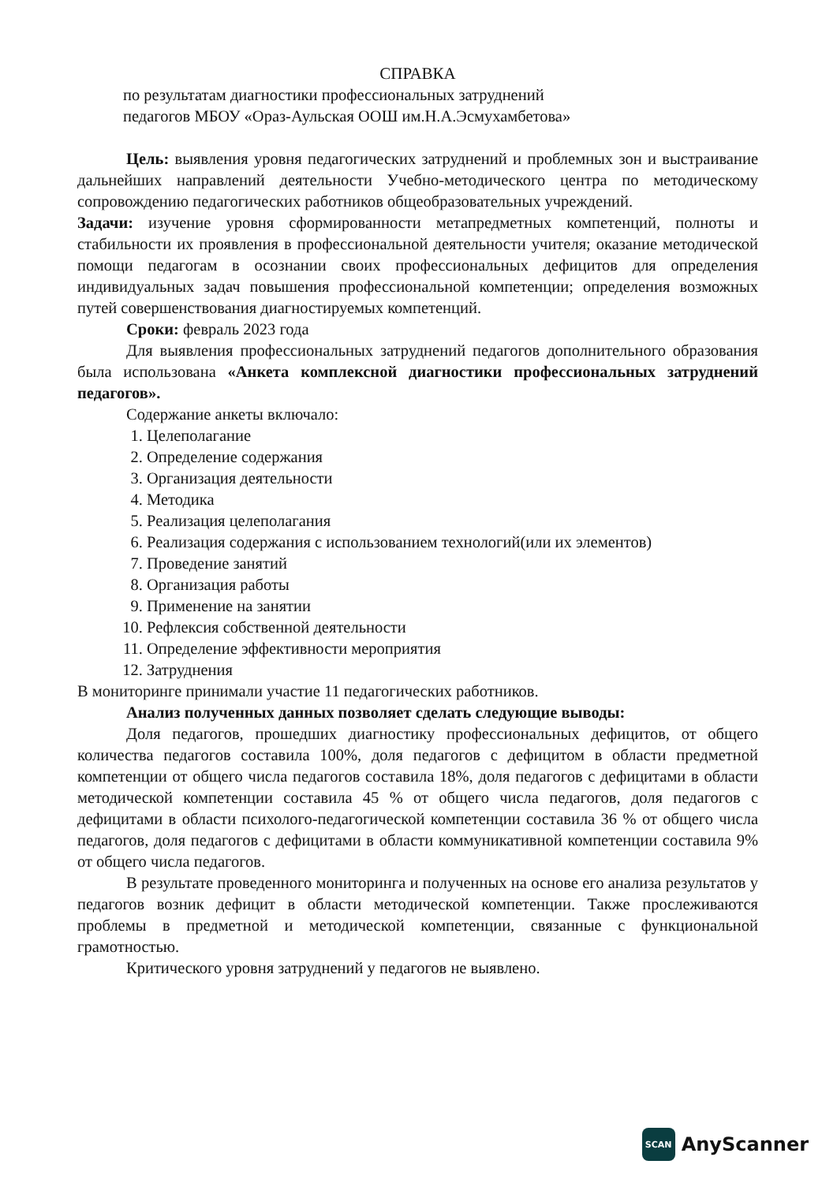СПРАВКА
по результатам диагностики профессиональных затруднений
педагогов МБОУ «Ораз-Аульская ООШ им.Н.А.Эсмухамбетова»
Цель: выявления уровня педагогических затруднений и проблемных зон и выстраивание дальнейших направлений деятельности Учебно-методического центра по методическому сопровождению педагогических работников общеобразовательных учреждений.
Задачи: изучение уровня сформированности метапредметных компетенций, полноты и стабильности их проявления в профессиональной деятельности учителя; оказание методической помощи педагогам в осознании своих профессиональных дефицитов для определения индивидуальных задач повышения профессиональной компетенции; определения возможных путей совершенствования диагностируемых компетенций.
Сроки: февраль 2023 года
Для выявления профессиональных затруднений педагогов дополнительного образования была использована «Анкета комплексной диагностики профессиональных затруднений педагогов».
Содержание анкеты включало:
1. Целеполагание
2. Определение содержания
3. Организация деятельности
4. Методика
5. Реализация целеполагания
6. Реализация содержания с использованием технологий(или их элементов)
7. Проведение занятий
8. Организация работы
9. Применение на занятии
10. Рефлексия собственной деятельности
11. Определение эффективности мероприятия
12. Затруднения
В мониторинге принимали участие 11 педагогических работников.
Анализ полученных данных позволяет сделать следующие выводы:
Доля педагогов, прошедших диагностику профессиональных дефицитов, от общего количества педагогов составила 100%, доля педагогов с дефицитом в области предметной компетенции от общего числа педагогов составила 18%, доля педагогов с дефицитами в области методической компетенции составила 45 % от общего числа педагогов, доля педагогов с дефицитами в области психолого-педагогической компетенции составила 36 % от общего числа педагогов, доля педагогов с дефицитами в области коммуникативной компетенции составила 9% от общего числа педагогов.
В результате проведенного мониторинга и полученных на основе его анализа результатов у педагогов возник дефицит в области методической компетенции. Также прослеживаются проблемы в предметной и методической компетенции, связанные с функциональной грамотностью.
Критического уровня затруднений у педагогов не выявлено.
SCAN
AnyScanner